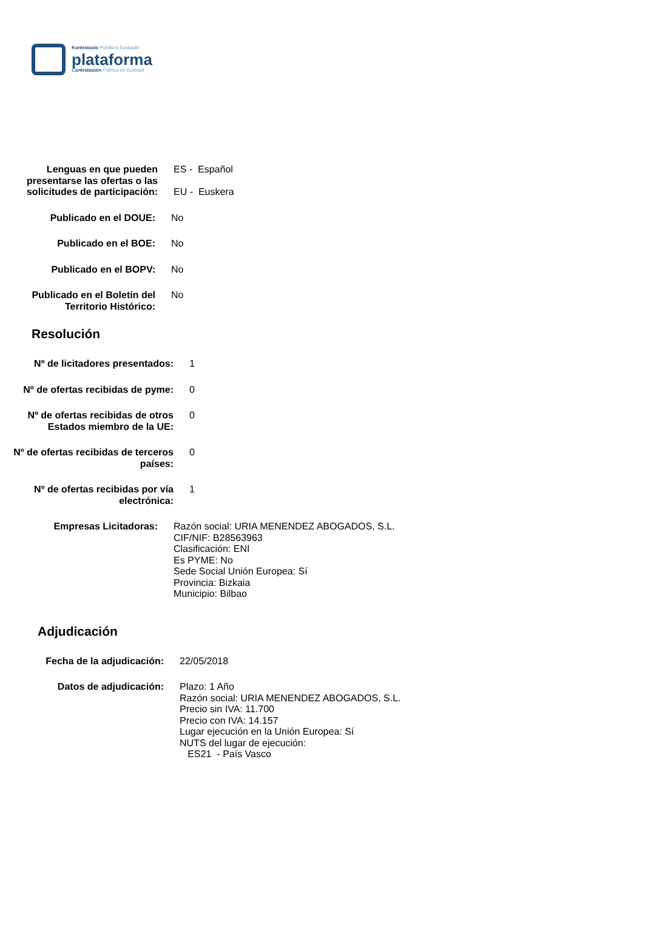Kontratazio Publikoa Euskadin
plataforma
Contratación Pública en Euskadi
Lenguas en que pueden presentarse las ofertas o las solicitudes de participación:
ES - Español
EU - Euskera
Publicado en el DOUE: No
Publicado en el BOE: No
Publicado en el BOPV: No
Publicado en el Boletín del Territorio Histórico:
No
Resolución
Nº de licitadores presentados: 1
Nº de ofertas recibidas de pyme: 0
Nº de ofertas recibidas de otros Estados miembro de la UE:
0
Nº de ofertas recibidas de terceros países:
0
Nº de ofertas recibidas por vía electrónica:
1
Empresas Licitadoras: Razón social: URIA MENENDEZ ABOGADOS, S.L.
CIF/NIF: B28563963
Clasificación: ENI
Es PYME: No
Sede Social Unión Europea: Sí
Provincia: Bizkaia
Municipio: Bilbao
Adjudicación
Fecha de la adjudicación: 22/05/2018
Datos de adjudicación: Plazo: 1 Año
Razón social: URIA MENENDEZ ABOGADOS, S.L.
Precio sin IVA: 11.700
Precio con IVA: 14.157
Lugar ejecución en la Unión Europea: Sí
NUTS del lugar de ejecución:
ES21 - País Vasco